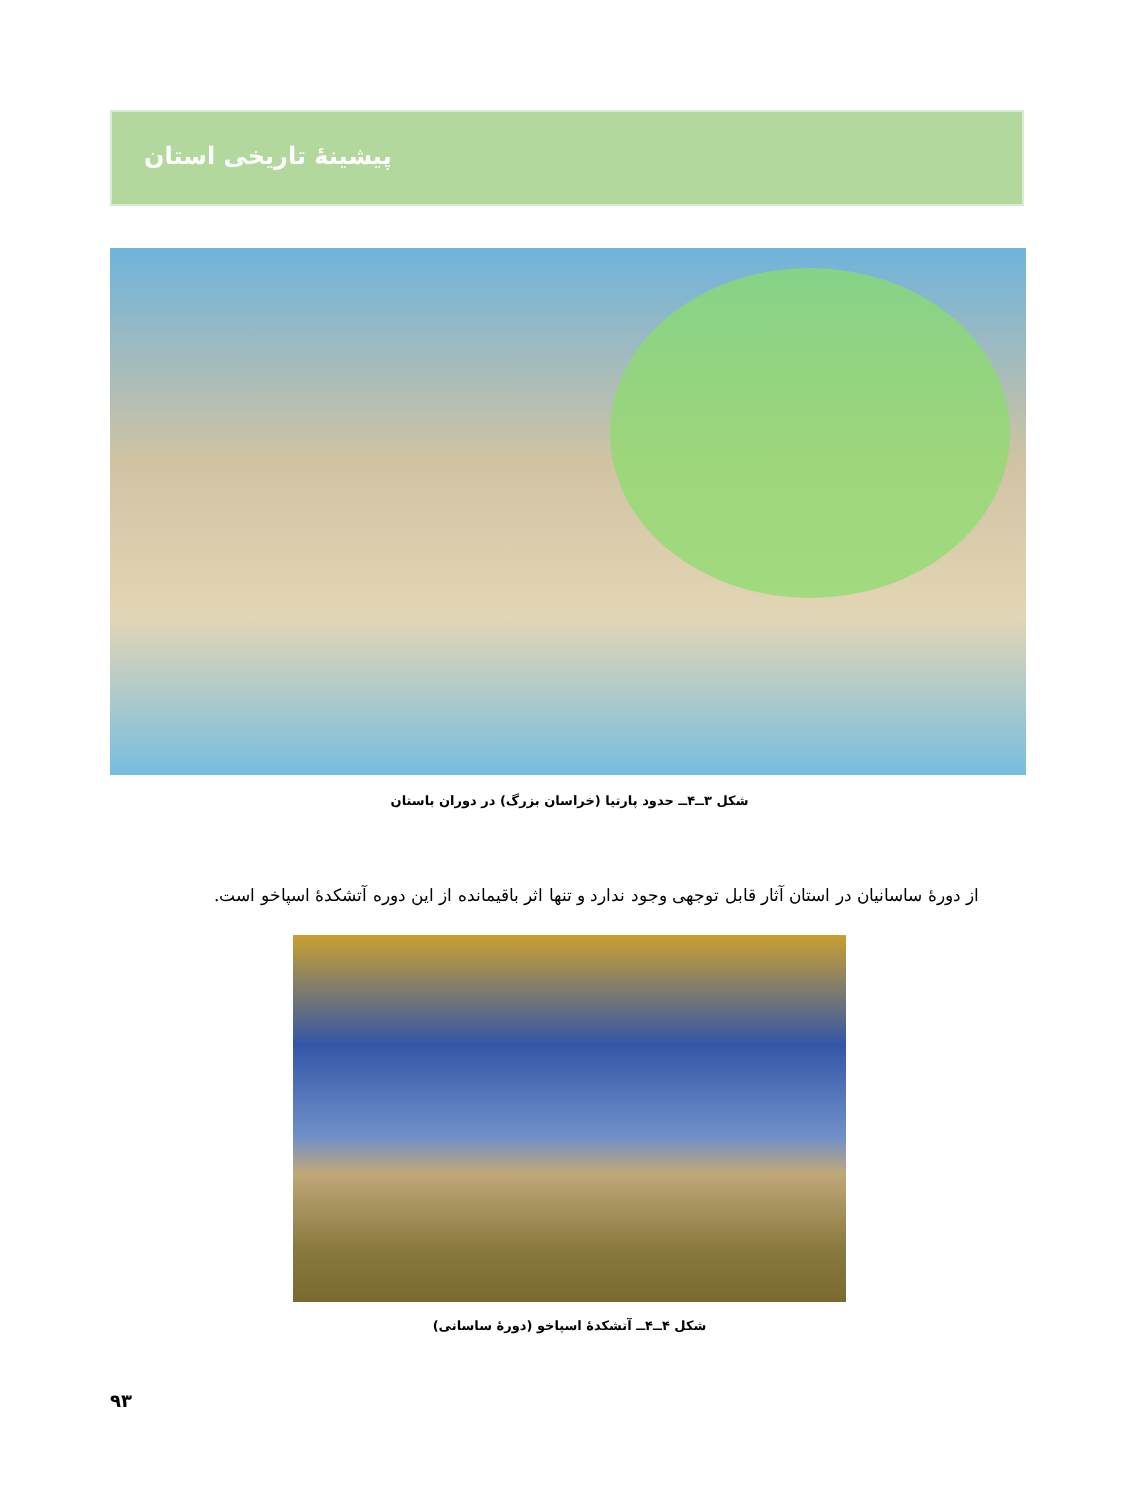پیشینهٔ تاریخی استان
شکل ۳ــ۴ــ حدود پارتیا (خراسان بزرگ) در دوران باستان
از دورهٔ ساسانیان در استان آثار قابل توجهی وجود ندارد و تنها اثر باقیمانده از این دوره آتشکدهٔ اسپاخو است.
شکل ۴ــ۴ــ آتشکدهٔ اسپاخو (دورهٔ ساسانی)
۹۳